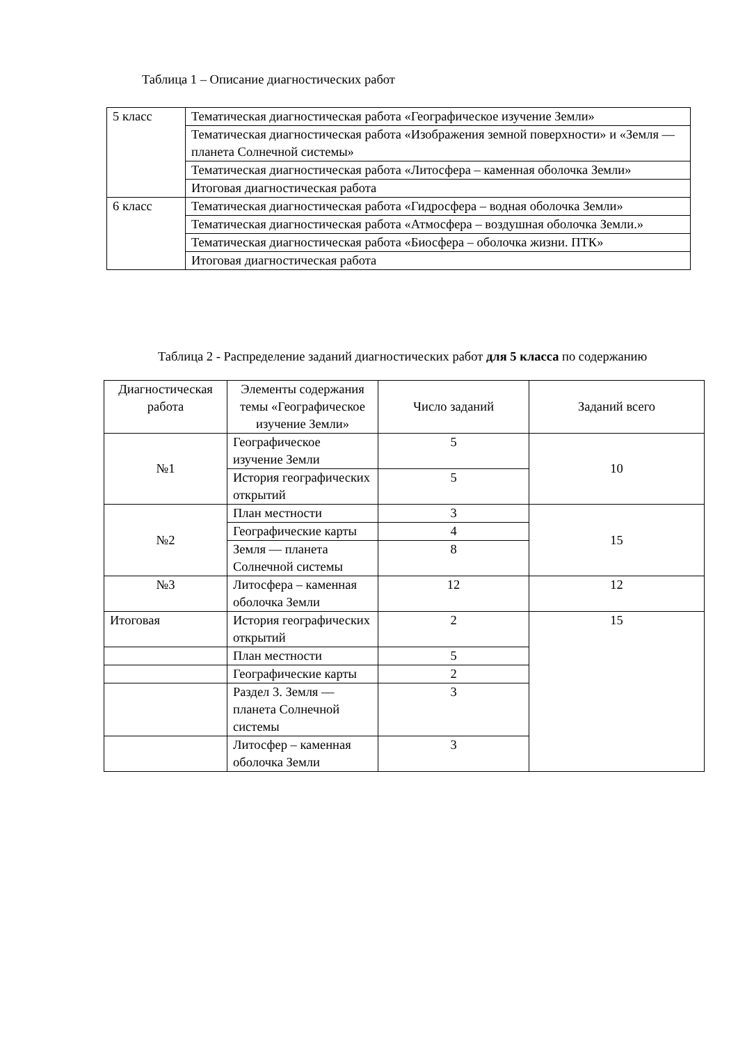Таблица 1 – Описание диагностических работ
| 5 класс | Тематическая диагностическая работа «Географическое изучение Земли» |
| | Тематическая диагностическая работа «Изображения земной поверхности» и «Земля — планета Солнечной системы» |
| | Тематическая диагностическая работа «Литосфера – каменная оболочка Земли» |
| | Итоговая диагностическая работа |
| 6 класс | Тематическая диагностическая работа «Гидросфера – водная оболочка Земли» |
| | Тематическая диагностическая работа «Атмосфера – воздушная оболочка Земли.» |
| | Тематическая диагностическая работа «Биосфера – оболочка жизни. ПТК» |
| | Итоговая диагностическая работа |
Таблица 2 - Распределение заданий диагностических работ для 5 класса по содержанию
| Диагностическая работа | Элементы содержания темы «Географическое изучение Земли» | Число заданий | Заданий всего |
| №1 | Географическое изучение Земли | 5 | 10 |
| | История географических открытий | 5 | |
| №2 | План местности | 3 | 15 |
| | Географические карты | 4 | |
| | Земля — планета Солнечной системы | 8 | |
| №3 | Литосфера – каменная оболочка Земли | 12 | 12 |
| Итоговая | История географических открытий | 2 | 15 |
| | План местности | 5 | |
| | Географические карты | 2 | |
| | Раздел 3. Земля — планета Солнечной системы | 3 | |
| | Литосфер – каменная оболочка Земли | 3 | |